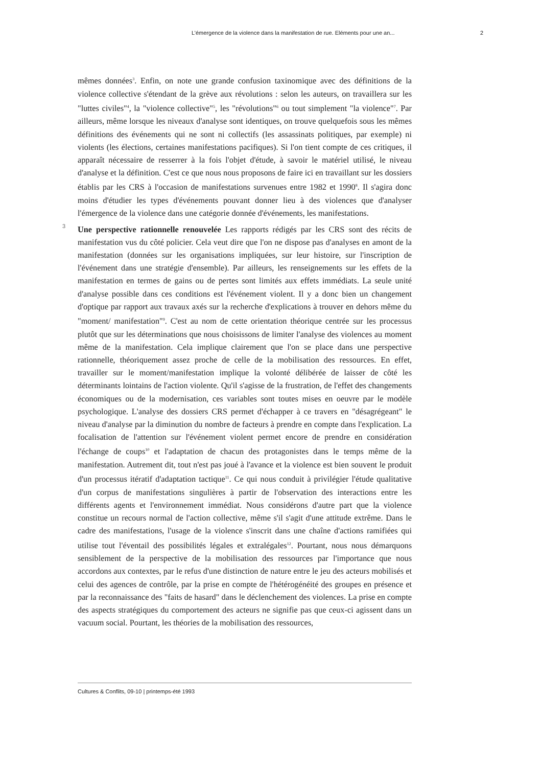L’émergence de la violence dans la manifestation de rue. Eléments pour une an... 2
mêmes données<sup>3</sup>. Enfin, on note une grande confusion taxinomique avec des définitions de la violence collective s'étendant de la grève aux révolutions : selon les auteurs, on travaillera sur les "luttes civiles"<sup>4</sup>, la "violence collective"<sup>5</sup>, les "révolutions"<sup>6</sup> ou tout simplement "la violence"<sup>7</sup>. Par ailleurs, même lorsque les niveaux d'analyse sont identiques, on trouve quelquefois sous les mêmes définitions des événements qui ne sont ni collectifs (les assassinats politiques, par exemple) ni violents (les élections, certaines manifestations pacifiques). Si l'on tient compte de ces critiques, il apparaît nécessaire de resserrer à la fois l'objet d'étude, à savoir le matériel utilisé, le niveau d'analyse et la définition. C'est ce que nous nous proposons de faire ici en travaillant sur les dossiers établis par les CRS à l'occasion de manifestations survenues entre 1982 et 1990<sup>8</sup>. Il s'agira donc moins d'étudier les types d'événements pouvant donner lieu à des violences que d'analyser l'émergence de la violence dans une catégorie donnée d'événements, les manifestations.
3 Une perspective rationnelle renouvelée Les rapports rédigés par les CRS sont des récits de manifestation vus du côté policier. Cela veut dire que l'on ne dispose pas d'analyses en amont de la manifestation (données sur les organisations impliquées, sur leur histoire, sur l'inscription de l'événement dans une stratégie d'ensemble). Par ailleurs, les renseignements sur les effets de la manifestation en termes de gains ou de pertes sont limités aux effets immédiats. La seule unité d'analyse possible dans ces conditions est l'événement violent. Il y a donc bien un changement d'optique par rapport aux travaux axés sur la recherche d'explications à trouver en dehors même du "moment/ manifestation"<sup>9</sup>. C'est au nom de cette orientation théorique centrée sur les processus plutôt que sur les déterminations que nous choisissons de limiter l'analyse des violences au moment même de la manifestation. Cela implique clairement que l'on se place dans une perspective rationnelle, théoriquement assez proche de celle de la mobilisation des ressources. En effet, travailler sur le moment/manifestation implique la volonté délibérée de laisser de côté les déterminants lointains de l'action violente. Qu'il s'agisse de la frustration, de l'effet des changements économiques ou de la modernisation, ces variables sont toutes mises en oeuvre par le modèle psychologique. L'analyse des dossiers CRS permet d'échapper à ce travers en "désagrégeant" le niveau d'analyse par la diminution du nombre de facteurs à prendre en compte dans l'explication. La focalisation de l'attention sur l'événement violent permet encore de prendre en considération l'échange de coups<sup>10</sup> et l'adaptation de chacun des protagonistes dans le temps même de la manifestation. Autrement dit, tout n'est pas joué à l'avance et la violence est bien souvent le produit d'un processus itératif d'adaptation tactique<sup>11</sup>. Ce qui nous conduit à privilégier l'étude qualitative d'un corpus de manifestations singulières à partir de l'observation des interactions entre les différents agents et l'environnement immédiat. Nous considérons d'autre part que la violence constitue un recours normal de l'action collective, même s'il s'agit d'une attitude extrême. Dans le cadre des manifestations, l'usage de la violence s'inscrit dans une chaîne d'actions ramifiées qui utilise tout l'éventail des possibilités légales et extralégales<sup>12</sup>. Pourtant, nous nous démarquons sensiblement de la perspective de la mobilisation des ressources par l'importance que nous accordons aux contextes, par le refus d'une distinction de nature entre le jeu des acteurs mobilisés et celui des agences de contrôle, par la prise en compte de l'hétérogénéité des groupes en présence et par la reconnaissance des "faits de hasard" dans le déclenchement des violences. La prise en compte des aspects stratégiques du comportement des acteurs ne signifie pas que ceux-ci agissent dans un vacuum social. Pourtant, les théories de la mobilisation des ressources,
Cultures & Conflits, 09-10 | printemps-été 1993